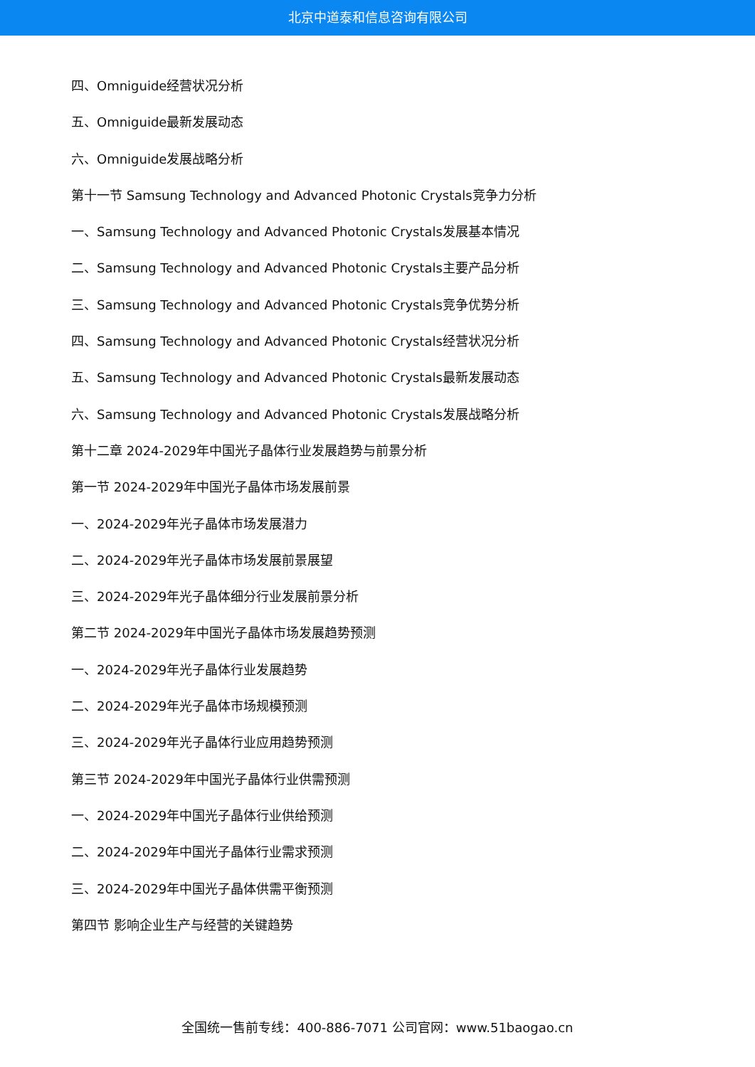北京中道泰和信息咨询有限公司
四、Omniguide经营状况分析
五、Omniguide最新发展动态
六、Omniguide发展战略分析
第十一节 Samsung Technology and Advanced Photonic Crystals竞争力分析
一、Samsung Technology and Advanced Photonic Crystals发展基本情况
二、Samsung Technology and Advanced Photonic Crystals主要产品分析
三、Samsung Technology and Advanced Photonic Crystals竞争优势分析
四、Samsung Technology and Advanced Photonic Crystals经营状况分析
五、Samsung Technology and Advanced Photonic Crystals最新发展动态
六、Samsung Technology and Advanced Photonic Crystals发展战略分析
第十二章 2024-2029年中国光子晶体行业发展趋势与前景分析
第一节 2024-2029年中国光子晶体市场发展前景
一、2024-2029年光子晶体市场发展潜力
二、2024-2029年光子晶体市场发展前景展望
三、2024-2029年光子晶体细分行业发展前景分析
第二节 2024-2029年中国光子晶体市场发展趋势预测
一、2024-2029年光子晶体行业发展趋势
二、2024-2029年光子晶体市场规模预测
三、2024-2029年光子晶体行业应用趋势预测
第三节 2024-2029年中国光子晶体行业供需预测
一、2024-2029年中国光子晶体行业供给预测
二、2024-2029年中国光子晶体行业需求预测
三、2024-2029年中国光子晶体供需平衡预测
第四节 影响企业生产与经营的关键趋势
全国统一售前专线：400-886-7071 公司官网：www.51baogao.cn